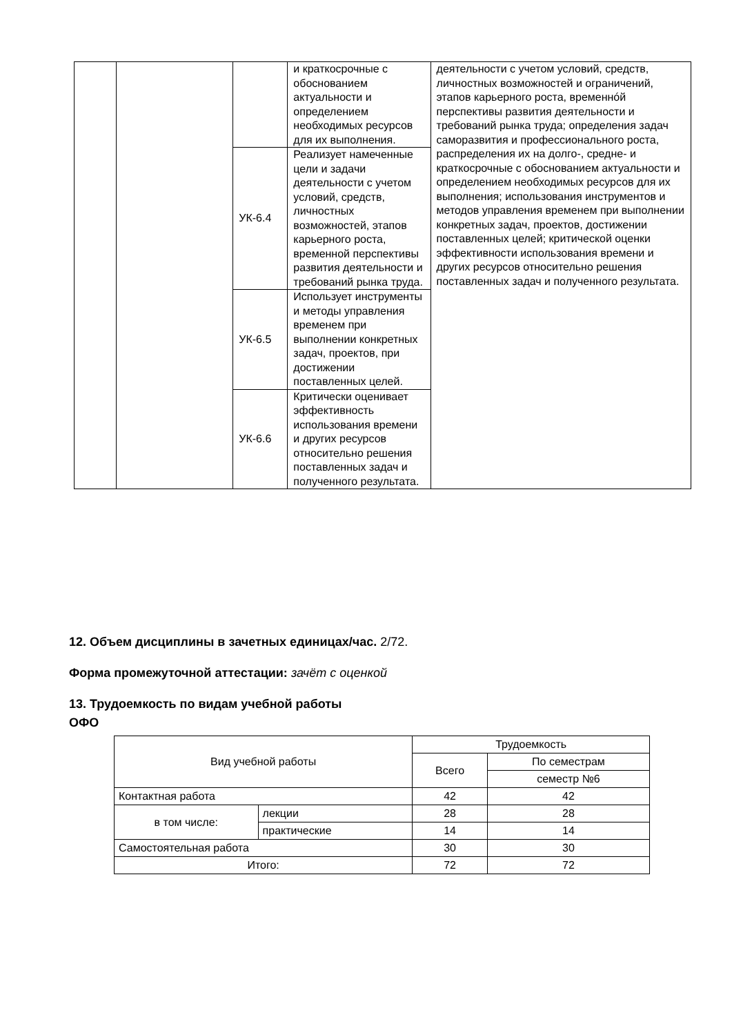| | | | и краткосрочные с обоснованием актуальности и определением необходимых ресурсов для их выполнения. | деятельности с учетом условий, средств, личностных возможностей и ограничений, этапов карьерного роста, временнóй перспективы развития деятельности и требований рынка труда; определения задач саморазвития и профессионального роста, распределения их на долго-, средне- и краткосрочные с обоснованием актуальности и определением необходимых ресурсов для их выполнения; использования инструментов и методов управления временем при выполнении конкретных задач, проектов, достижении поставленных целей; критической оценки эффективности использования времени и других ресурсов относительно решения поставленных задач и полученного результата. |
| | | УК-6.4 | Реализует намеченные цели и задачи деятельности с учетом условий, средств, личностных возможностей, этапов карьерного роста, временной перспективы развития деятельности и требований рынка труда. | |
| | | УК-6.5 | Использует инструменты и методы управления временем при выполнении конкретных задач, проектов, при достижении поставленных целей. | |
| | | УК-6.6 | Критически оценивает эффективность использования времени и других ресурсов относительно решения поставленных задач и полученного результата. | |
12. Объем дисциплины в зачетных единицах/час. 2/72.
Форма промежуточной аттестации: зачёт с оценкой
13. Трудоемкость по видам учебной работы
ОФО
| Вид учебной работы | | Трудоемкость | |
| | | Всего | По семестрам |
| | | | семестр №6 |
| Контактная работа | | 42 | 42 |
| в том числе: | лекции | 28 | 28 |
| | практические | 14 | 14 |
| Самостоятельная работа | | 30 | 30 |
| Итого: | | 72 | 72 |